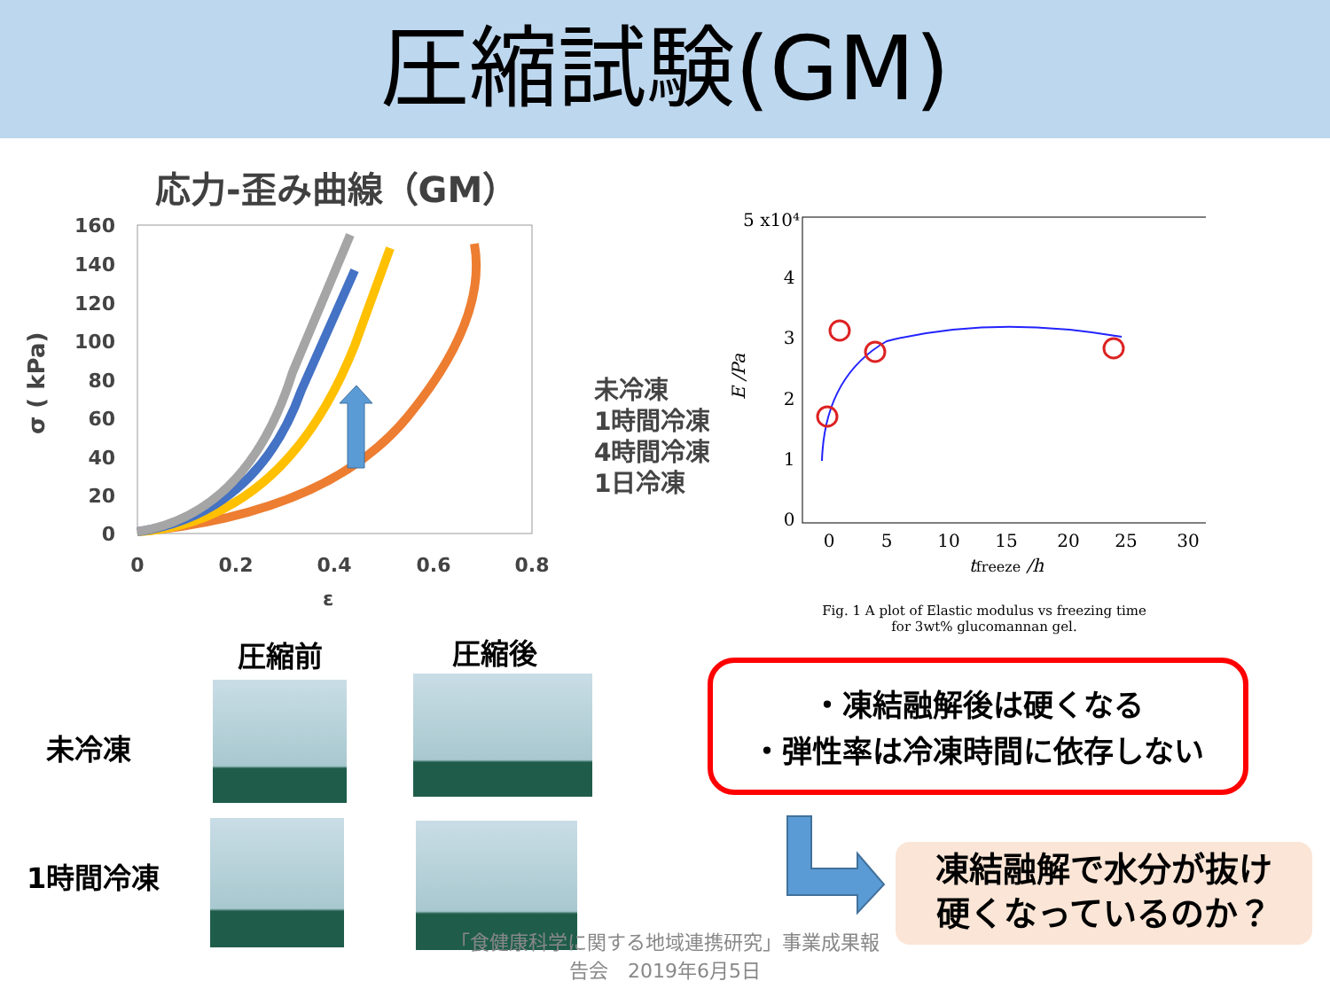圧縮試験(GM)
応力-歪み曲線（GM）
σ ( kPa)
160
140
120
100
80
60
40
20
0
0
0.2
0.4
0.6
0.8
ε
未冷凍
1時間冷凍
4時間冷凍
1日冷凍
5 x10⁴
4
3
2
1
0
0
5
10
15
20
25
30
tfreeze /h
E /Pa
Fig. 1 A plot of Elastic modulus vs freezing time
for 3wt% glucomannan gel.
圧縮前 圧縮後
未冷凍
1時間冷凍
・凍結融解後は硬くなる
・弾性率は冷凍時間に依存しない
凍結融解で水分が抜け
硬くなっているのか？
「食健康科学に関する地域連携研究」事業成果報告会　2019年6月5日